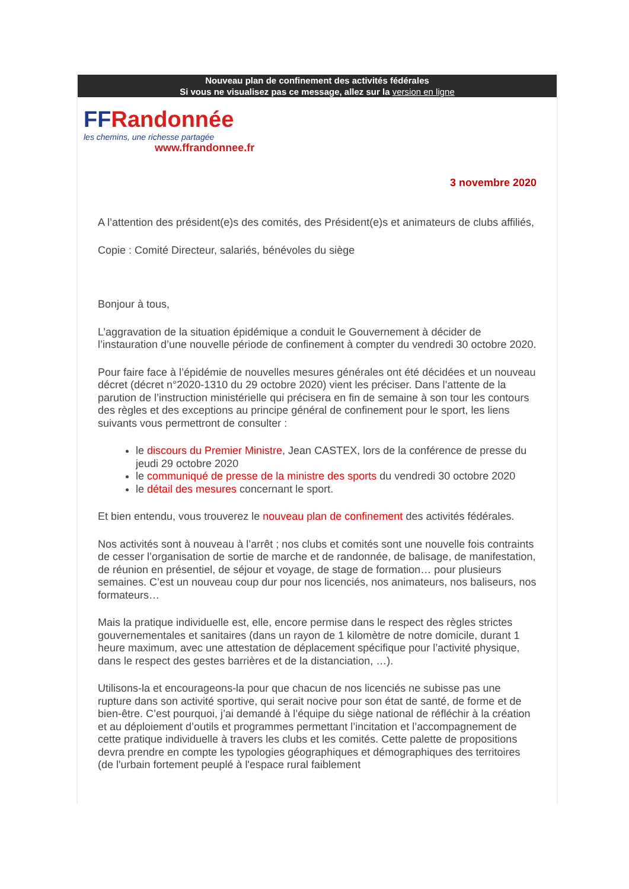Nouveau plan de confinement des activités fédérales
Si vous ne visualisez pas ce message, allez sur la version en ligne
FFRandonnée
les chemins, une richesse partagée
www.ffrandonnee.fr
3 novembre 2020
A l’attention des président(e)s des comités, des Président(e)s et animateurs de clubs affiliés,
Copie : Comité Directeur, salariés, bénévoles du siège
Bonjour à tous,
L’aggravation de la situation épidémique a conduit le Gouvernement à décider de l’instauration d’une nouvelle période de confinement à compter du vendredi 30 octobre 2020.
Pour faire face à l’épidémie de nouvelles mesures générales ont été décidées et un nouveau décret (décret n°2020-1310 du 29 octobre 2020) vient les préciser. Dans l’attente de la parution de l’instruction ministérielle qui précisera en fin de semaine à son tour les contours des règles et des exceptions au principe général de confinement pour le sport, les liens suivants vous permettront de consulter :
le discours du Premier Ministre, Jean CASTEX, lors de la conférence de presse du jeudi 29 octobre 2020
le communiqué de presse de la ministre des sports du vendredi 30 octobre 2020
le détail des mesures concernant le sport.
Et bien entendu, vous trouverez le nouveau plan de confinement des activités fédérales.
Nos activités sont à nouveau à l’arrêt ; nos clubs et comités sont une nouvelle fois contraints de cesser l’organisation de sortie de marche et de randonnée, de balisage, de manifestation, de réunion en présentiel, de séjour et voyage, de stage de formation… pour plusieurs semaines. C’est un nouveau coup dur pour nos licenciés, nos animateurs, nos baliseurs, nos formateurs…
Mais la pratique individuelle est, elle, encore permise dans le respect des règles strictes gouvernementales et sanitaires (dans un rayon de 1 kilomètre de notre domicile, durant 1 heure maximum, avec une attestation de déplacement spécifique pour l’activité physique, dans le respect des gestes barrières et de la distanciation, …).
Utilisons-la et encourageons-la pour que chacun de nos licenciés ne subisse pas une rupture dans son activité sportive, qui serait nocive pour son état de santé, de forme et de bien-être. C’est pourquoi, j’ai demandé à l’équipe du siège national de réfléchir à la création et au déploiement d’outils et programmes permettant l’incitation et l’accompagnement de cette pratique individuelle à travers les clubs et les comités. Cette palette de propositions devra prendre en compte les typologies géographiques et démographiques des territoires (de l'urbain fortement peuplé à l'espace rural faiblement